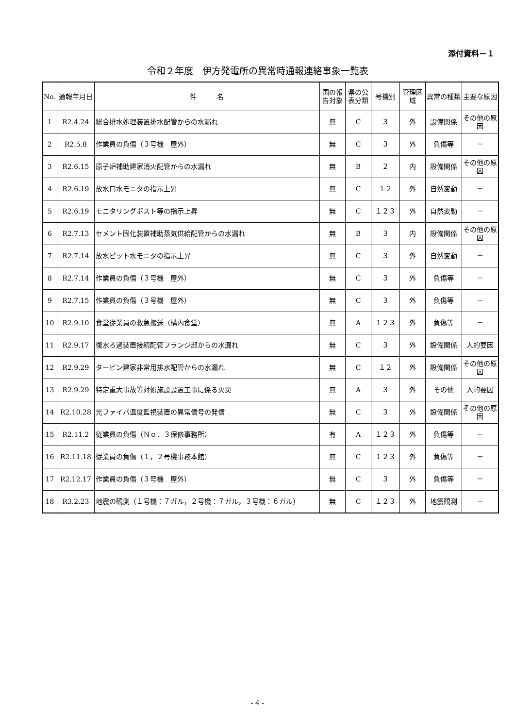添付資料－１
令和２年度　伊方発電所の異常時通報連絡事象一覧表
| No. | 通報年月日 | 件 名 | 国の報告対象 | 県の公表分類 | 号機別 | 管理区域 | 異常の種類 | 主要な原因 |
| --- | --- | --- | --- | --- | --- | --- | --- | --- |
| 1 | R2.4.24 | 総合排水処理装置排水配管からの水漏れ | 無 | C | ３ | 外 | 設備関係 | その他の原因 |
| 2 | R2.5.8 | 作業員の負傷（３号機 屋外） | 無 | C | ３ | 外 | 負傷等 | － |
| 3 | R2.6.15 | 原子炉補助建家消火配管からの水漏れ | 無 | B | ２ | 内 | 設備関係 | その他の原因 |
| 4 | R2.6.19 | 放水口水モニタの指示上昇 | 無 | C | １２ | 外 | 自然変動 | － |
| 5 | R2.6.19 | モニタリングポスト等の指示上昇 | 無 | C | １２３ | 外 | 自然変動 | － |
| 6 | R2.7.13 | セメント固化装置補助蒸気供給配管からの水漏れ | 無 | B | ３ | 内 | 設備関係 | その他の原因 |
| 7 | R2.7.14 | 放水ピット水モニタの指示上昇 | 無 | C | ３ | 外 | 自然変動 | － |
| 8 | R2.7.14 | 作業員の負傷（３号機 屋外） | 無 | C | ３ | 外 | 負傷等 | － |
| 9 | R2.7.15 | 作業員の負傷（３号機 屋外） | 無 | C | ３ | 外 | 負傷等 | － |
| 10 | R2.9.10 | 食堂従業員の救急搬送（構内食堂） | 無 | A | １２３ | 外 | 負傷等 | － |
| 11 | R2.9.17 | 復水ろ過装置接続配管フランジ部からの水漏れ | 無 | C | ３ | 外 | 設備関係 | 人的要因 |
| 12 | R2.9.29 | タービン建家非常用排水配管からの水漏れ | 無 | C | １２ | 外 | 設備関係 | その他の原因 |
| 13 | R2.9.29 | 特定重大事故等対処施設設置工事に係る火災 | 無 | A | ３ | 外 | その他 | 人的要因 |
| 14 | R2.10.28 | 光ファイバ温度監視装置の異常信号の発信 | 無 | C | ３ | 外 | 設備関係 | その他の原因 |
| 15 | R2.11.2 | 従業員の負傷（Ｎｏ．３保修事務所） | 有 | A | １２３ | 外 | 負傷等 | － |
| 16 | R2.11.18 | 従業員の負傷（１，２号機事務本館） | 無 | C | １２３ | 外 | 負傷等 | － |
| 17 | R2.12.17 | 作業員の負傷（３号機 屋外） | 無 | C | ３ | 外 | 負傷等 | － |
| 18 | R3.2.23 | 地震の観測（１号機：７ガル，２号機：７ガル，３号機：６ガル） | 無 | C | １２３ | 外 | 地震観測 | － |
- 4 -